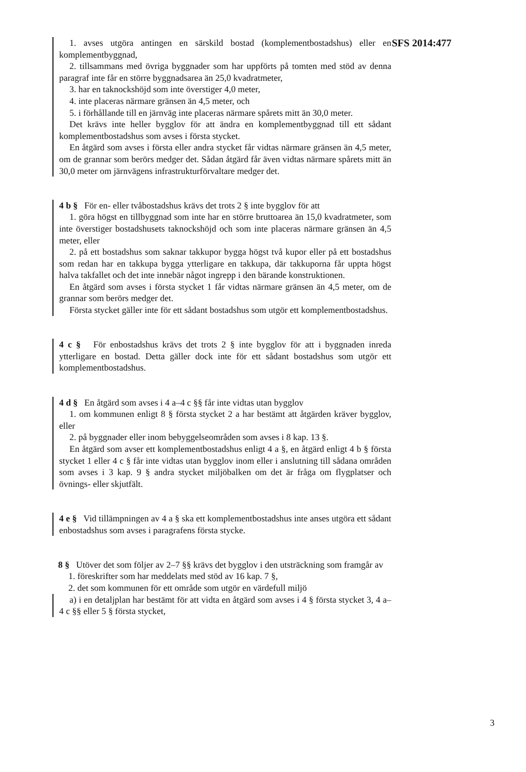SFS 2014:477
1. avses utgöra antingen en särskild bostad (komplementbostadshus) eller en komplementbyggnad,
2. tillsammans med övriga byggnader som har uppförts på tomten med stöd av denna paragraf inte får en större byggnadsarea än 25,0 kvadratmeter,
3. har en taknockshöjd som inte överstiger 4,0 meter,
4. inte placeras närmare gränsen än 4,5 meter, och
5. i förhållande till en järnväg inte placeras närmare spårets mitt än 30,0 meter.
Det krävs inte heller bygglov för att ändra en komplementbyggnad till ett sådant komplementbostadshus som avses i första stycket.
En åtgärd som avses i första eller andra stycket får vidtas närmare gränsen än 4,5 meter, om de grannar som berörs medger det. Sådan åtgärd får även vidtas närmare spårets mitt än 30,0 meter om järnvägens infrastrukturförvaltare medger det.
4 b § För en- eller tvåbostadshus krävs det trots 2 § inte bygglov för att
1. göra högst en tillbyggnad som inte har en större bruttoarea än 15,0 kvadratmeter, som inte överstiger bostadshusets taknockshöjd och som inte placeras närmare gränsen än 4,5 meter, eller
2. på ett bostadshus som saknar takkupor bygga högst två kupor eller på ett bostadshus som redan har en takkupa bygga ytterligare en takkupa, där takkuporna får uppta högst halva takfallet och det inte innebär något ingrepp i den bärande konstruktionen.
En åtgärd som avses i första stycket 1 får vidtas närmare gränsen än 4,5 meter, om de grannar som berörs medger det.
Första stycket gäller inte för ett sådant bostadshus som utgör ett komplementbostadshus.
4 c § För enbostadshus krävs det trots 2 § inte bygglov för att i byggnaden inreda ytterligare en bostad. Detta gäller dock inte för ett sådant bostadshus som utgör ett komplementbostadshus.
4 d § En åtgärd som avses i 4 a–4 c §§ får inte vidtas utan bygglov
1. om kommunen enligt 8 § första stycket 2 a har bestämt att åtgärden kräver bygglov, eller
2. på byggnader eller inom bebyggelseområden som avses i 8 kap. 13 §.
En åtgärd som avser ett komplementbostadshus enligt 4 a §, en åtgärd enligt 4 b § första stycket 1 eller 4 c § får inte vidtas utan bygglov inom eller i anslutning till sådana områden som avses i 3 kap. 9 § andra stycket miljöbalken om det är fråga om flygplatser och övnings- eller skjutfält.
4 e § Vid tillämpningen av 4 a § ska ett komplementbostadshus inte anses utgöra ett sådant enbostadshus som avses i paragrafens första stycke.
8 § Utöver det som följer av 2–7 §§ krävs det bygglov i den utsträckning som framgår av
1. föreskrifter som har meddelats med stöd av 16 kap. 7 §,
2. det som kommunen för ett område som utgör en värdefull miljö
a) i en detaljplan har bestämt för att vidta en åtgärd som avses i 4 § första stycket 3, 4 a–4 c §§ eller 5 § första stycket,
3